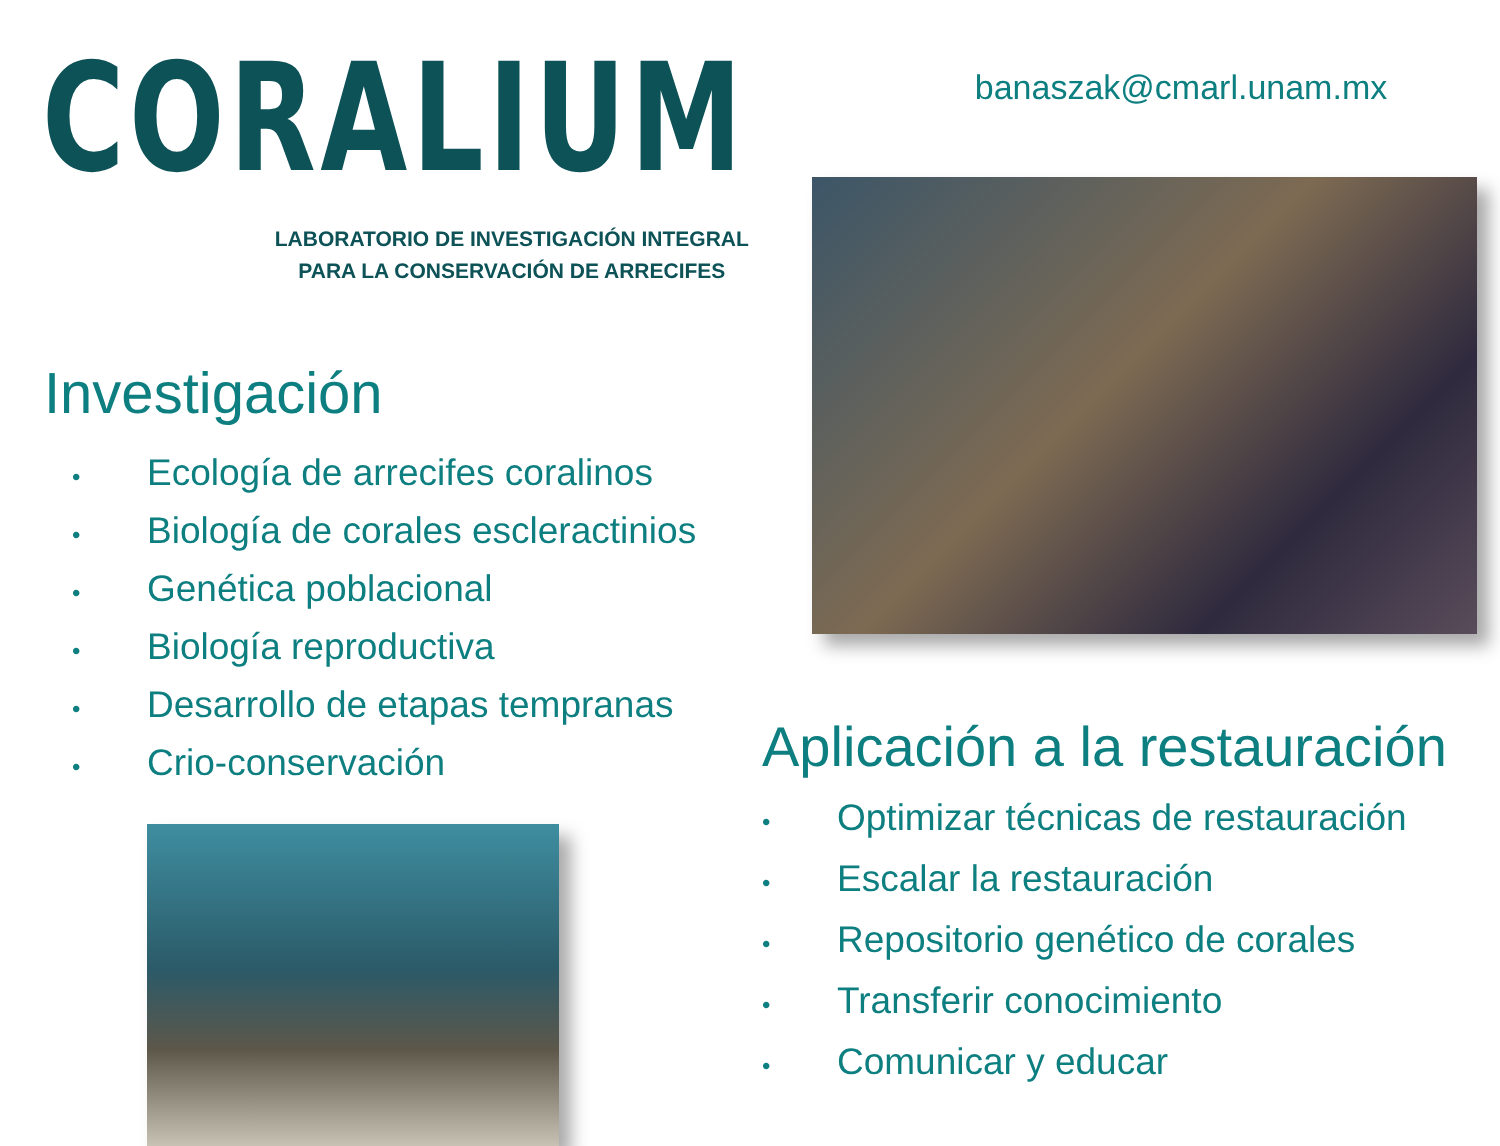CORALIUM
LABORATORIO DE INVESTIGACIÓN INTEGRAL
PARA LA CONSERVACIÓN DE ARRECIFES
Investigación
• Ecología de arrecifes coralinos
• Biología de corales escleractinios
• Genética poblacional
• Biología reproductiva
• Desarrollo de etapas tempranas
• Crio-conservación
banaszak@cmarl.unam.mx
Aplicación a la restauración
• Optimizar técnicas de restauración
• Escalar la restauración
• Repositorio genético de corales
• Transferir conocimiento
• Comunicar y educar